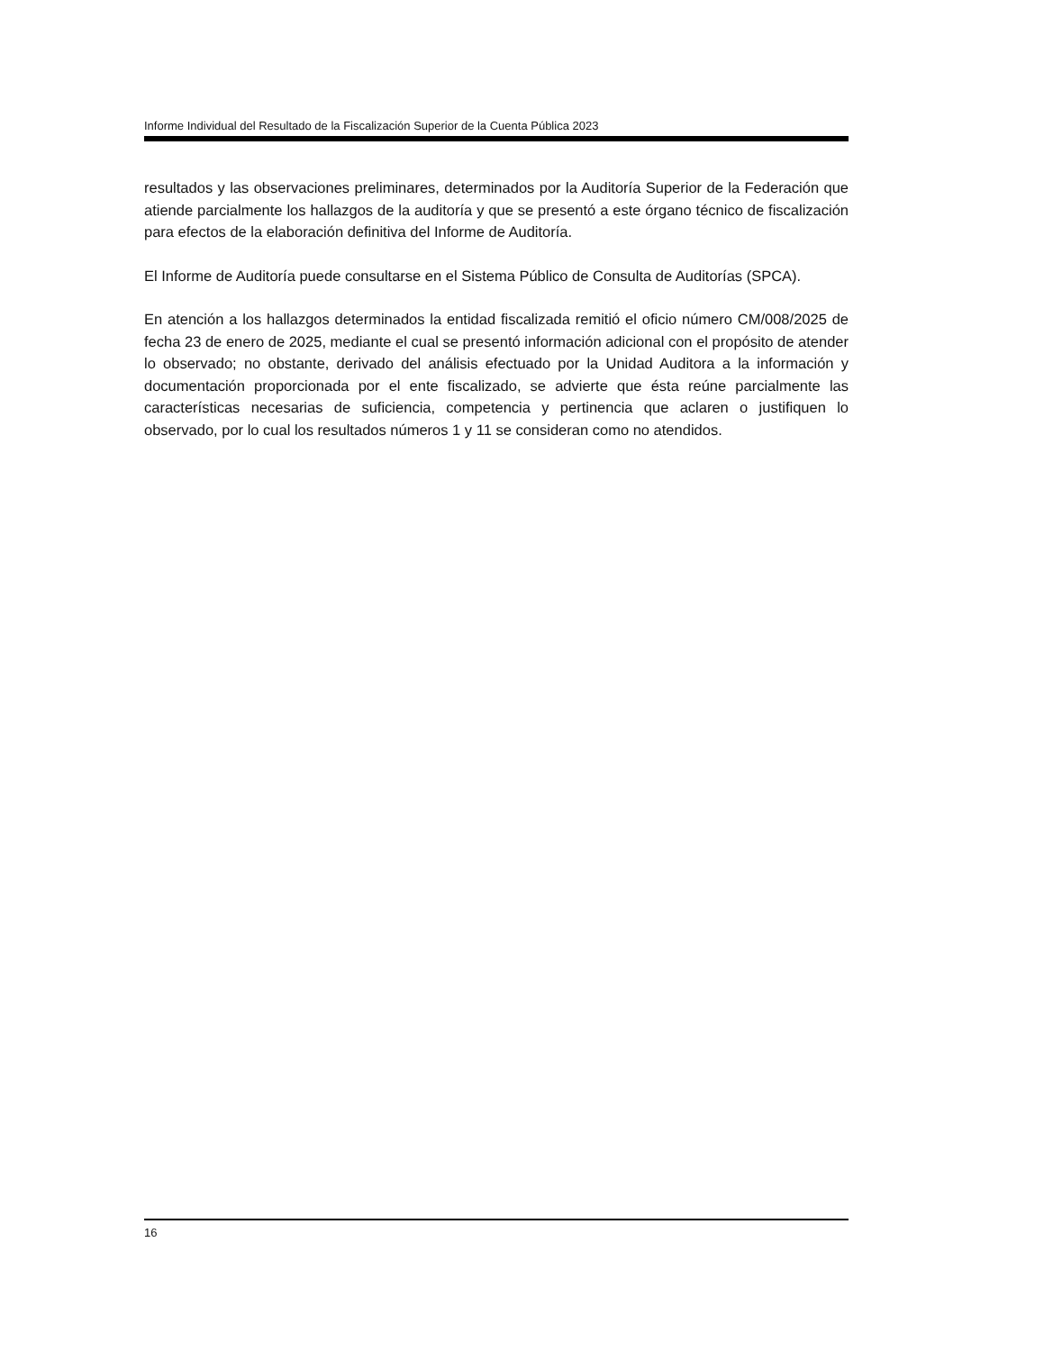Informe Individual del Resultado de la Fiscalización Superior de la Cuenta Pública 2023
resultados y las observaciones preliminares, determinados por la Auditoría Superior de la Federación que atiende parcialmente los hallazgos de la auditoría y que se presentó a este órgano técnico de fiscalización para efectos de la elaboración definitiva del Informe de Auditoría.
El Informe de Auditoría puede consultarse en el Sistema Público de Consulta de Auditorías (SPCA).
En atención a los hallazgos determinados la entidad fiscalizada remitió el oficio número CM/008/2025 de fecha 23 de enero de 2025, mediante el cual se presentó información adicional con el propósito de atender lo observado; no obstante, derivado del análisis efectuado por la Unidad Auditora a la información y documentación proporcionada por el ente fiscalizado, se advierte que ésta reúne parcialmente las características necesarias de suficiencia, competencia y pertinencia que aclaren o justifiquen lo observado, por lo cual los resultados números 1 y 11 se consideran como no atendidos.
16